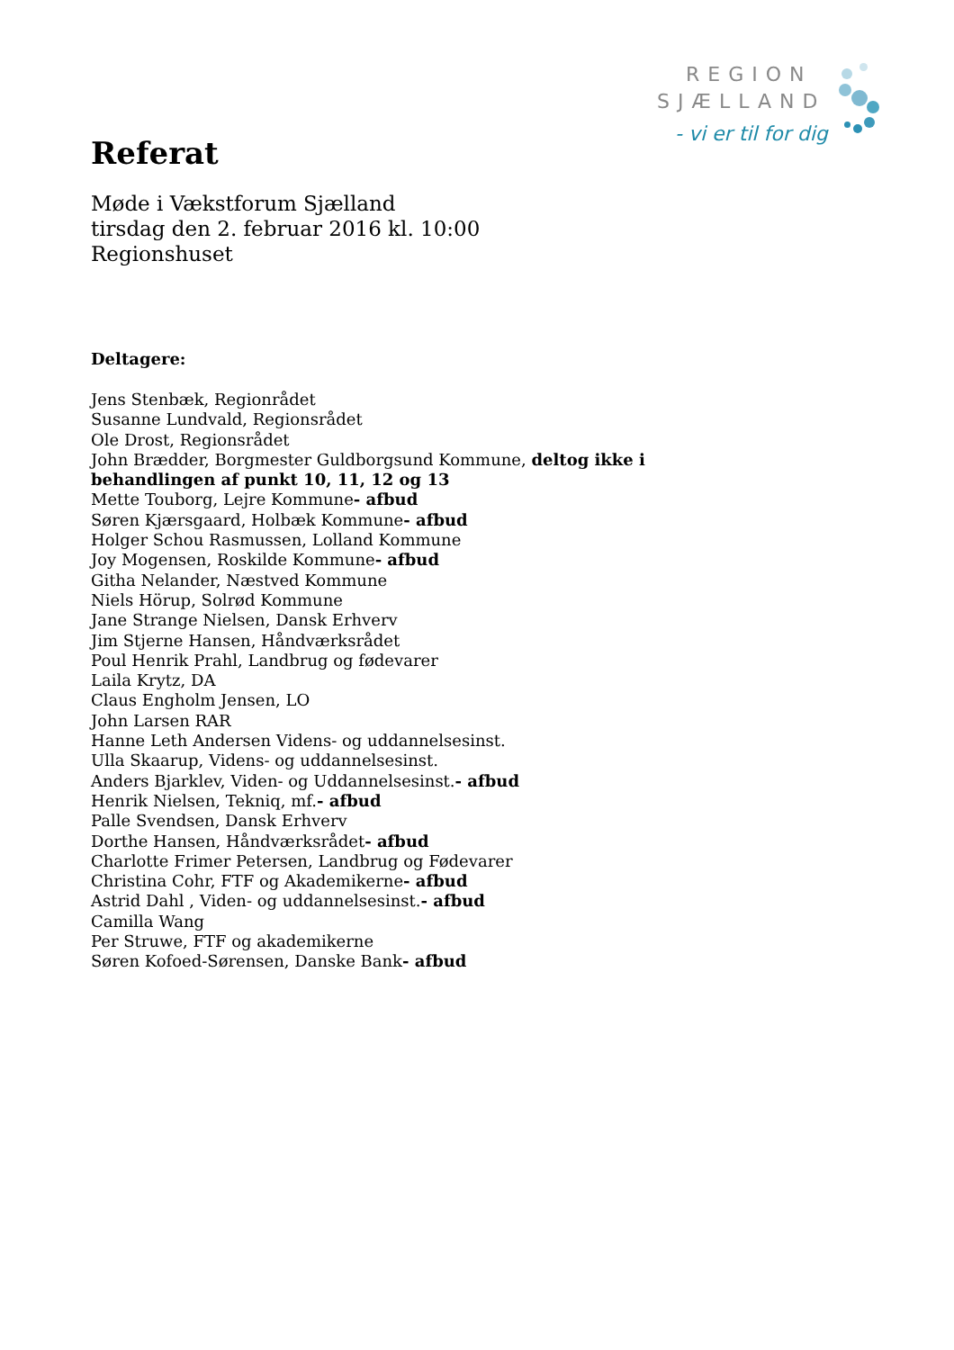REGION
SJÆLLAND
- vi er til for dig
Referat
Møde i Vækstforum Sjælland
tirsdag den 2. februar 2016 kl. 10:00
Regionshuset
Deltagere:
Jens Stenbæk, Regionrådet
Susanne Lundvald, Regionsrådet
Ole Drost, Regionsrådet
John Brædder, Borgmester Guldborgsund Kommune, deltog ikke i
behandlingen af punkt 10, 11, 12 og 13
Mette Touborg, Lejre Kommune- afbud
Søren Kjærsgaard, Holbæk Kommune- afbud
Holger Schou Rasmussen, Lolland Kommune
Joy Mogensen, Roskilde Kommune- afbud
Githa Nelander, Næstved Kommune
Niels Hörup, Solrød Kommune
Jane Strange Nielsen, Dansk Erhverv
Jim Stjerne Hansen, Håndværksrådet
Poul Henrik Prahl, Landbrug og fødevarer
Laila Krytz, DA
Claus Engholm Jensen, LO
John Larsen RAR
Hanne Leth Andersen Videns- og uddannelsesinst.
Ulla Skaarup, Videns- og uddannelsesinst.
Anders Bjarklev, Viden- og Uddannelsesinst.- afbud
Henrik Nielsen, Tekniq, mf.- afbud
Palle Svendsen, Dansk Erhverv
Dorthe Hansen, Håndværksrådet- afbud
Charlotte Frimer Petersen, Landbrug og Fødevarer
Christina Cohr, FTF og Akademikerne- afbud
Astrid Dahl , Viden- og uddannelsesinst.- afbud
Camilla Wang
Per Struwe, FTF og akademikerne
Søren Kofoed-Sørensen, Danske Bank- afbud